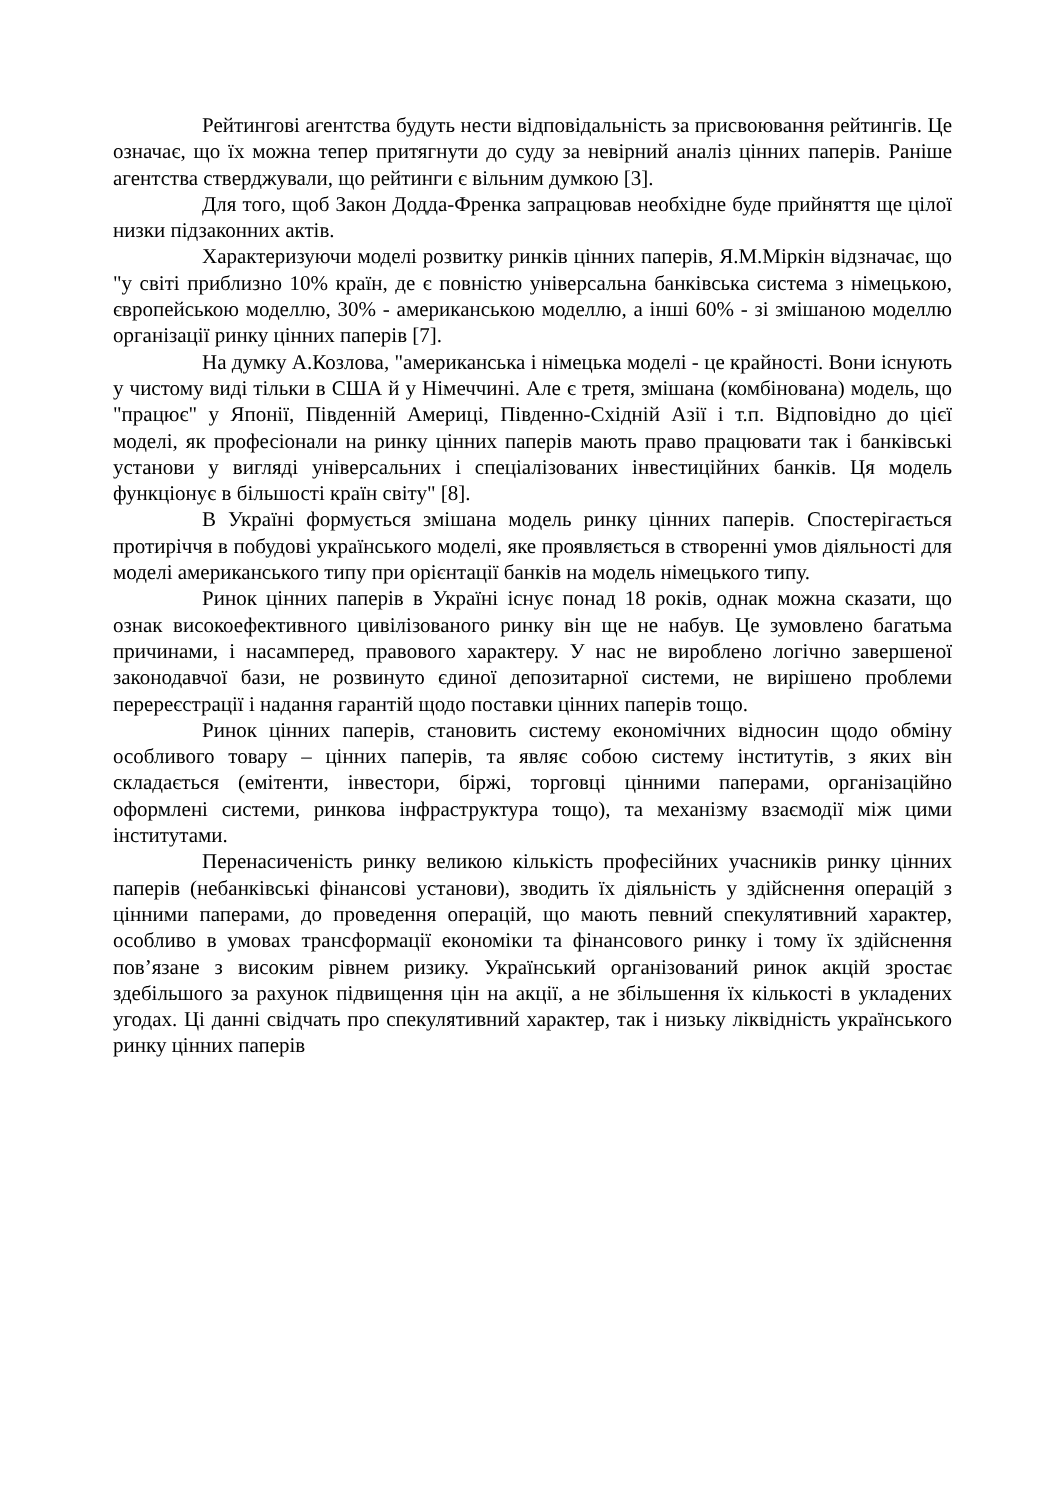Рейтингові агентства будуть нести відповідальність за присвоювання рейтингів. Це означає, що їх можна тепер притягнути до суду за невірний аналіз цінних паперів. Раніше агентства стверджували, що рейтинги є вільним думкою [3].
Для того, щоб Закон Додда-Френка запрацював необхідне буде прийняття ще цілої низки підзаконних актів.
Характеризуючи моделі розвитку ринків цінних паперів, Я.М.Міркін відзначає, що "у світі приблизно 10% країн, де є повністю універсальна банківська система з німецькою, європейською моделлю, 30% - американською моделлю, а інші 60% - зі змішаною моделлю організації ринку цінних паперів [7].
На думку А.Козлова, "американська і німецька моделі - це крайності. Вони існують у чистому виді тільки в США й у Німеччині. Але є третя, змішана (комбінована) модель, що "працює" у Японії, Південній Америці, Південно-Східній Азії і т.п. Відповідно до цієї моделі, як професіонали на ринку цінних паперів мають право працювати так і банківські установи у вигляді універсальних і спеціалізованих інвестиційних банків. Ця модель функціонує в більшості країн світу" [8].
В Україні формується змішана модель ринку цінних паперів. Спостерігається протиріччя в побудові українського моделі, яке проявляється в створенні умов діяльності для моделі американського типу при орієнтації банків на модель німецького типу.
Ринок цінних паперів в Україні існує понад 18 років, однак можна сказати, що ознак високоефективного цивілізованого ринку він ще не набув. Це зумовлено багатьма причинами, і насамперед, правового характеру. У нас не вироблено логічно завершеної законодавчої бази, не розвинуто єдиної депозитарної системи, не вирішено проблеми перереєстрації і надання гарантій щодо поставки цінних паперів тощо.
Ринок цінних паперів, становить систему економічних відносин щодо обміну особливого товару – цінних паперів, та являє собою систему інститутів, з яких він складається (емітенти, інвестори, біржі, торговці цінними паперами, організаційно оформлені системи, ринкова інфраструктура тощо), та механізму взаємодії між цими інститутами.
Перенасиченість ринку великою кількість професійних учасників ринку цінних паперів (небанківські фінансові установи), зводить їх діяльність у здійснення операцій з цінними паперами, до проведення операцій, що мають певний спекулятивний характер, особливо в умовах трансформації економіки та фінансового ринку і тому їх здійснення пов’язане з високим рівнем ризику. Український організований ринок акцій зростає здебільшого за рахунок підвищення цін на акції, а не збільшення їх кількості в укладених угодах. Ці данні свідчать про спекулятивний характер, так і низьку ліквідність українського ринку цінних паперів